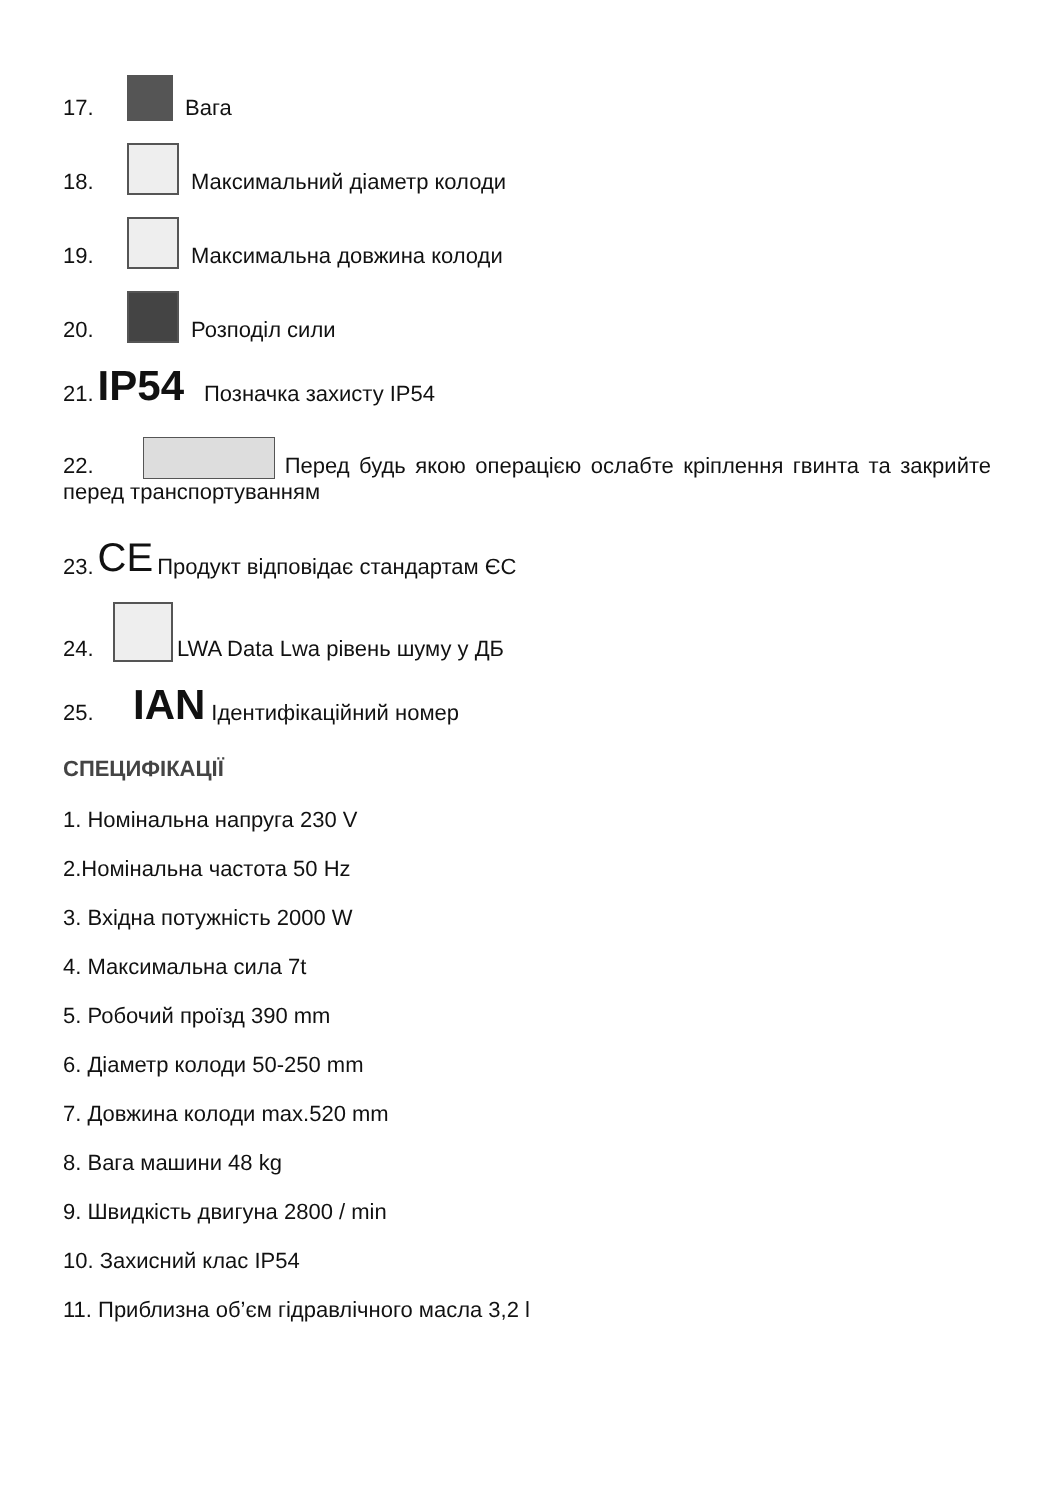17. Вага
18. Максимальний діаметр колоди
19. Максимальна довжина колоди
20. Розподіл сили
21. IP54 Позначка захисту IP54
22. Перед будь якою операцією ослабте кріплення гвинта та закрийте перед транспортуванням
23. CE Продукт відповідає стандартам ЄС
24. LWA Data Lwa рівень шуму у ДБ
25. IAN Ідентифікаційний номер
СПЕЦИФІКАЦІЇ
1. Номінальна напруга 230 V
2.Номінальна частота 50 Hz
3. Вхідна потужність 2000 W
4. Максимальна сила 7t
5. Робочий проїзд 390 mm
6. Діаметр колоди 50-250 mm
7. Довжина колоди max.520 mm
8. Вага машини 48 kg
9. Швидкість двигуна 2800 / min
10. Захисний клас IP54
11. Приблизна об’єм гідравлічного масла 3,2 l